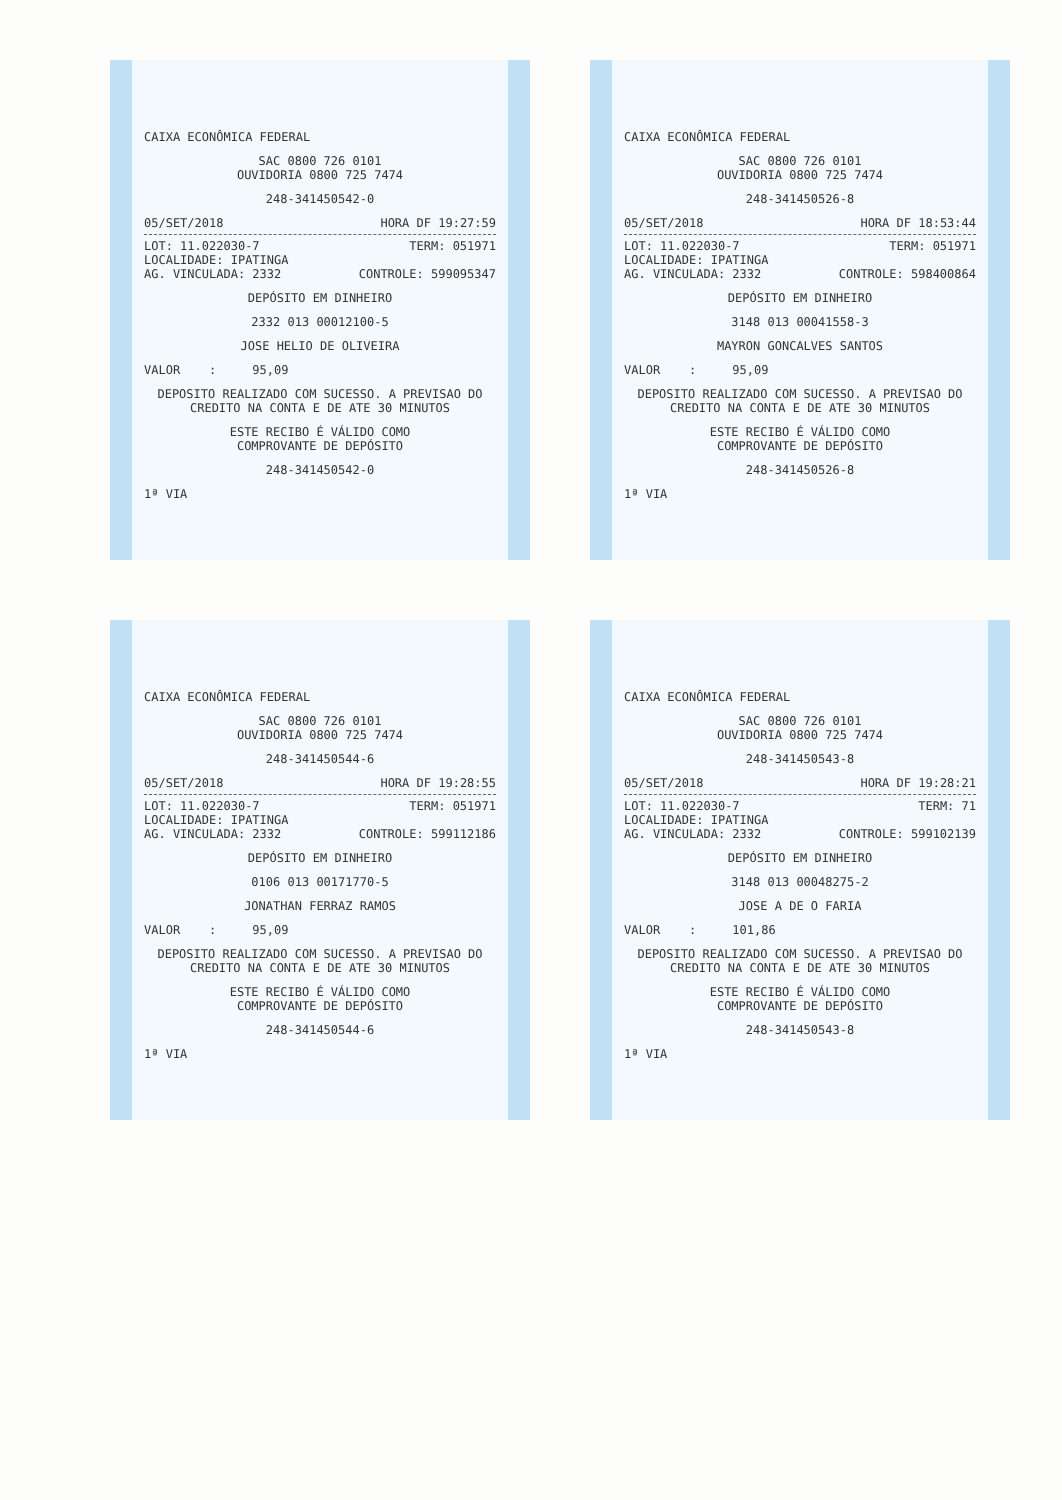CAIXA ECONÔMICA FEDERAL
SAC 0800 726 0101
OUVIDORIA 0800 725 7474
248-341450542-0
05/SET/2018 HORA DF 19:27:59
LOT: 11.022030-7 TERM: 051971
LOCALIDADE: IPATINGA
AG. VINCULADA: 2332 CONTROLE: 599095347
DEPÓSITO EM DINHEIRO
2332 013 00012100-5
JOSE HELIO DE OLIVEIRA
VALOR : 95,09
DEPOSITO REALIZADO COM SUCESSO. A PREVISAO DO CREDITO NA CONTA E DE ATE 30 MINUTOS
ESTE RECIBO É VÁLIDO COMO
COMPROVANTE DE DEPÓSITO
248-341450542-0
1ª VIA
CAIXA ECONÔMICA FEDERAL
SAC 0800 726 0101
OUVIDORIA 0800 725 7474
248-341450526-8
05/SET/2018 HORA DF 18:53:44
LOT: 11.022030-7 TERM: 051971
LOCALIDADE: IPATINGA
AG. VINCULADA: 2332 CONTROLE: 598400864
DEPÓSITO EM DINHEIRO
3148 013 00041558-3
MAYRON GONCALVES SANTOS
VALOR : 95,09
DEPOSITO REALIZADO COM SUCESSO. A PREVISAO DO CREDITO NA CONTA E DE ATE 30 MINUTOS
ESTE RECIBO É VÁLIDO COMO
COMPROVANTE DE DEPÓSITO
248-341450526-8
1ª VIA
CAIXA ECONÔMICA FEDERAL
SAC 0800 726 0101
OUVIDORIA 0800 725 7474
248-341450544-6
05/SET/2018 HORA DF 19:28:55
LOT: 11.022030-7 TERM: 051971
LOCALIDADE: IPATINGA
AG. VINCULADA: 2332 CONTROLE: 599112186
DEPÓSITO EM DINHEIRO
0106 013 00171770-5
JONATHAN FERRAZ RAMOS
VALOR : 95,09
DEPOSITO REALIZADO COM SUCESSO. A PREVISAO DO CREDITO NA CONTA E DE ATE 30 MINUTOS
ESTE RECIBO É VÁLIDO COMO
COMPROVANTE DE DEPÓSITO
248-341450544-6
1ª VIA
CAIXA ECONÔMICA FEDERAL
SAC 0800 726 0101
OUVIDORIA 0800 725 7474
248-341450543-8
05/SET/2018 HORA DF 19:28:21
LOT: 11.022030-7 TERM: 71
LOCALIDADE: IPATINGA
AG. VINCULADA: 2332 CONTROLE: 599102139
DEPÓSITO EM DINHEIRO
3148 013 00048275-2
JOSE A DE O FARIA
VALOR : 101,86
DEPOSITO REALIZADO COM SUCESSO. A PREVISAO DO CREDITO NA CONTA E DE ATE 30 MINUTOS
ESTE RECIBO É VÁLIDO COMO
COMPROVANTE DE DEPÓSITO
248-341450543-8
1ª VIA